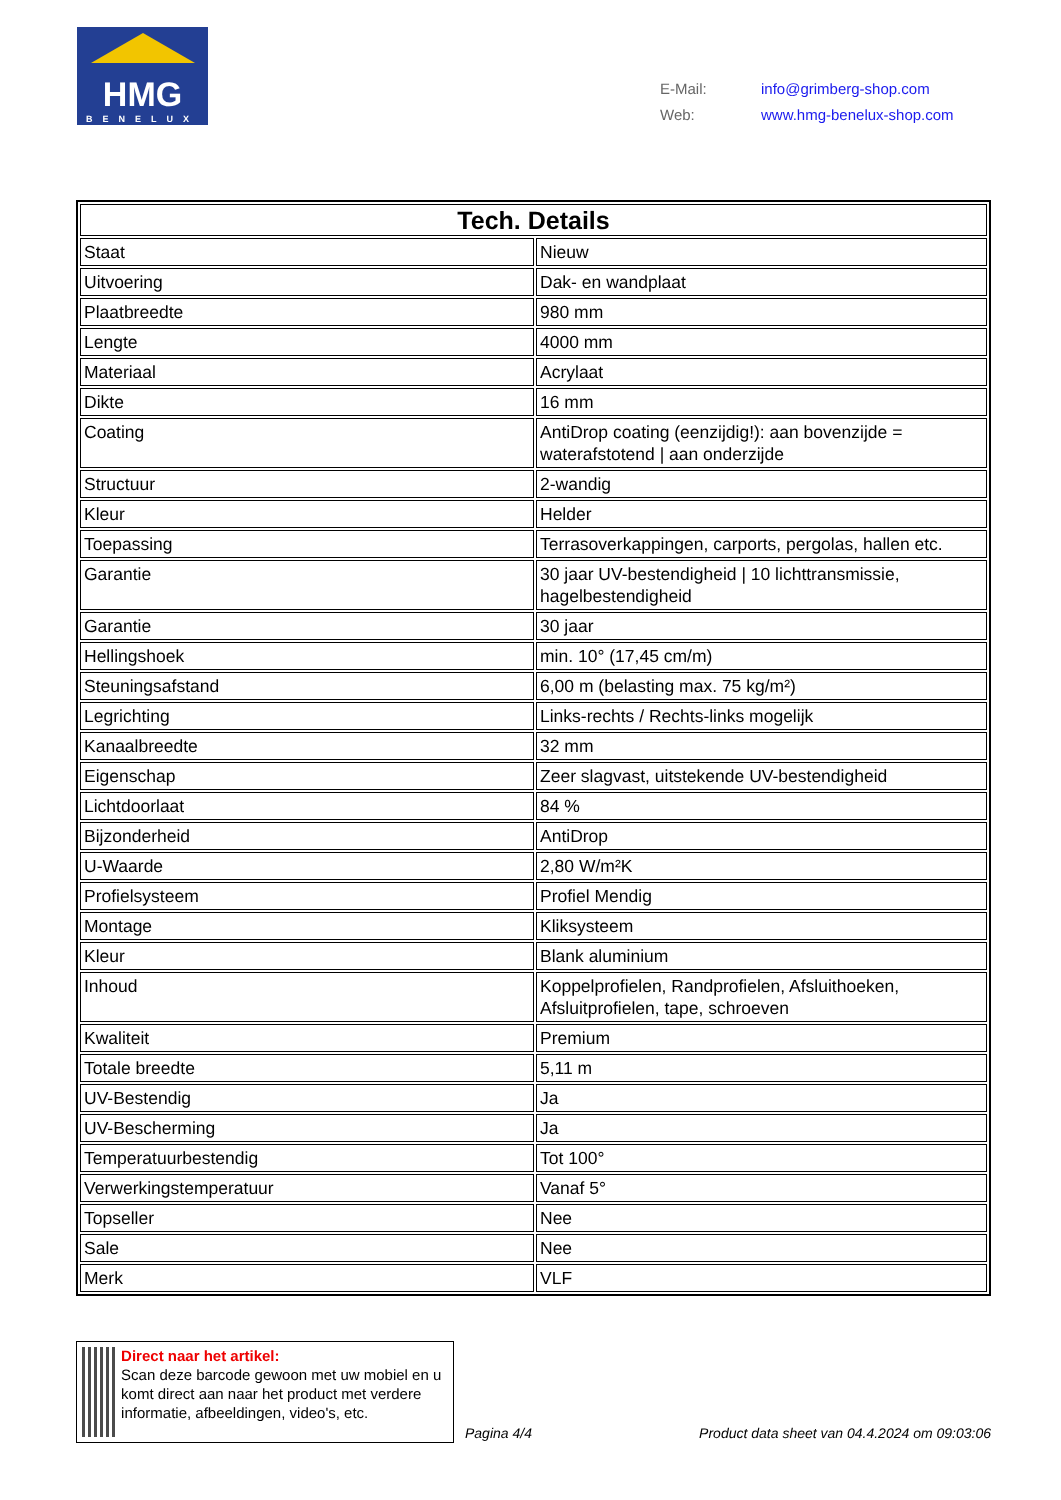HMG
BENELUX
E-Mail: info@grimberg-shop.com
Web: www.hmg-benelux-shop.com
| Tech. Details | |
| --- | --- |
| Staat | Nieuw |
| Uitvoering | Dak- en wandplaat |
| Plaatbreedte | 980 mm |
| Lengte | 4000 mm |
| Materiaal | Acrylaat |
| Dikte | 16 mm |
| Coating | AntiDrop coating (eenzijdig!): aan bovenzijde = waterafstotend / aan onderzijde |
| Structuur | 2-wandig |
| Kleur | Helder |
| Toepassing | Terrasoverkappingen, carports, pergolas, hallen etc. |
| Garantie | 30 jaar UV-bestendigheid / 10 lichttransmissie, hagelbestendigheid |
| Garantie | 30 jaar |
| Hellingshoek | min. 10° (17,45 cm/m) |
| Steuningsafstand | 6,00 m (belasting max. 75 kg/m²) |
| Legrichting | Links-rechts / Rechts-links mogelijk |
| Kanaalbreedte | 32 mm |
| Eigenschap | Zeer slagvast, uitstekende UV-bestendigheid |
| Lichtdoorlaat | 84 % |
| Bijzonderheid | AntiDrop |
| U-Waarde | 2,80 W/m²K |
| Profielsysteem | Profiel Mendig |
| Montage | Kliksysteem |
| Kleur | Blank aluminium |
| Inhoud | Koppelprofielen, Randprofielen, Afsluithoeken, Afsluitprofielen, tape, schroeven |
| Kwaliteit | Premium |
| Totale breedte | 5,11 m |
| UV-Bestendig | Ja |
| UV-Bescherming | Ja |
| Temperatuurbestendig | Tot 100° |
| Verwerkingstemperatuur | Vanaf 5° |
| Topseller | Nee |
| Sale | Nee |
| Merk | VLF |
Direct naar het artikel:
Scan deze barcode gewoon met uw mobiel en u komt direct aan naar het product met verdere informatie, afbeeldingen, video's, etc.
Pagina 4/4
Product data sheet van 04.4.2024 om 09:03:06